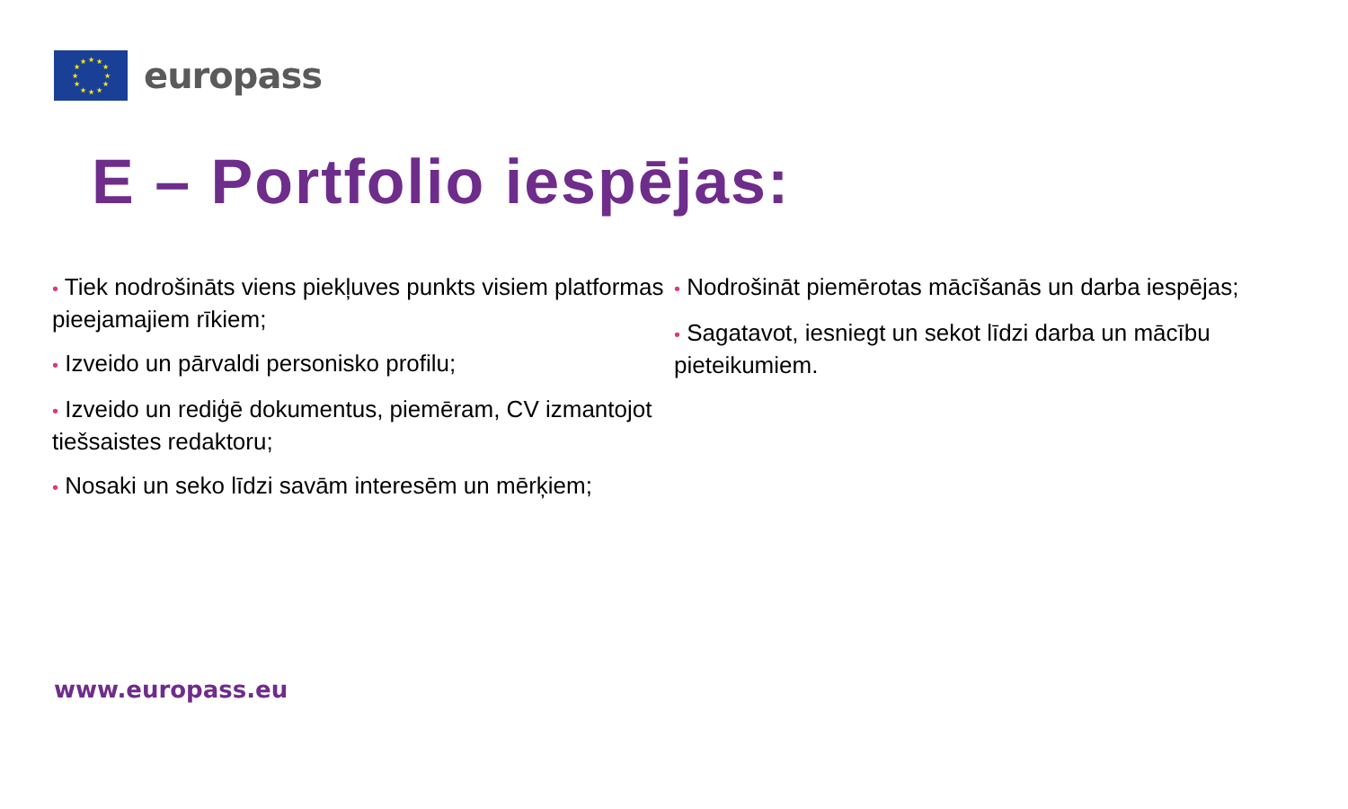★
★
★
★
★
★
★
★
★
★
★
★
europass
E – Portfolio iespējas:
• Tiek nodrošināts viens piekļuves punkts visiem platformas pieejamajiem rīkiem;
• Izveido un pārvaldi personisko profilu;
• Izveido un rediģē dokumentus, piemēram, CV izmantojot tiešsaistes redaktoru;
• Nosaki un seko līdzi savām interesēm un mērķiem;
• Nodrošināt piemērotas mācīšanās un darba iespējas;
• Sagatavot, iesniegt un sekot līdzi darba un mācību pieteikumiem.
www.europass.eu